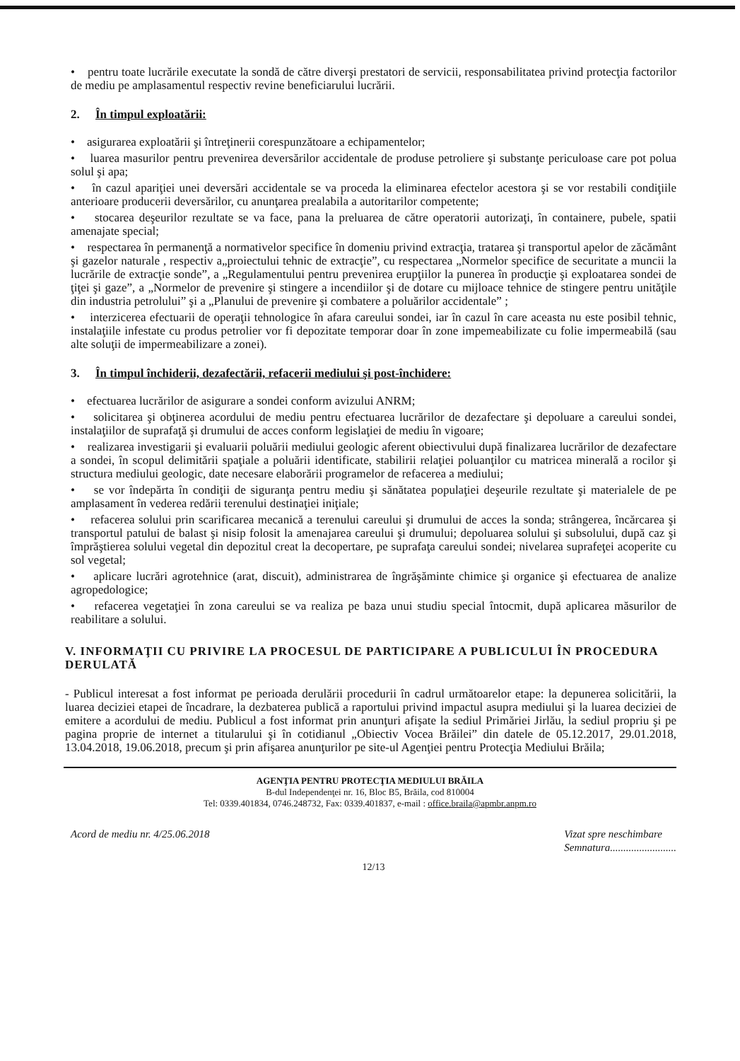• pentru toate lucrările executate la sondă de către diverşi prestatori de servicii, responsabilitatea privind protecţia factorilor de mediu pe amplasamentul respectiv revine beneficiarului lucrării.
2. În timpul exploatării:
• asigurarea exploatării şi întreţinerii corespunzătoare a echipamentelor;
• luarea masurilor pentru prevenirea deversărilor accidentale de produse petroliere şi substanţe periculoase care pot polua solul şi apa;
• în cazul apariţiei unei deversări accidentale se va proceda la eliminarea efectelor acestora şi se vor restabili condiţiile anterioare producerii deversărilor, cu anunţarea prealabila a autoritarilor competente;
• stocarea deşeurilor rezultate se va face, pana la preluarea de către operatorii autorizaţi, în containere, pubele, spatii amenajate special;
• respectarea în permanenţă a normativelor specifice în domeniu privind extracţia, tratarea şi transportul apelor de zăcământ şi gazelor naturale , respectiv a„proiectului tehnic de extracţie”, cu respectarea „Normelor specifice de securitate a muncii la lucrările de extracţie sonde”, a „Regulamentului pentru prevenirea erupţiilor la punerea în producţie şi exploatarea sondei de ţiţei şi gaze”, a „Normelor de prevenire şi stingere a incendiilor şi de dotare cu mijloace tehnice de stingere pentru unităţile din industria petrolului” şi a „Planului de prevenire şi combatere a poluărilor accidentale” ;
• interzicerea efectuarii de operaţii tehnologice în afara careului sondei, iar în cazul în care aceasta nu este posibil tehnic, instalaţiile infestate cu produs petrolier vor fi depozitate temporar doar în zone impemeabilizate cu folie impermeabilă (sau alte soluţii de impermeabilizare a zonei).
3. În timpul închiderii, dezafectării, refacerii mediului şi post-închidere:
• efectuarea lucrărilor de asigurare a sondei conform avizului ANRM;
• solicitarea şi obţinerea acordului de mediu pentru efectuarea lucrărilor de dezafectare şi depoluare a careului sondei, instalaţiilor de suprafaţă şi drumului de acces conform legislaţiei de mediu în vigoare;
• realizarea investigarii şi evaluarii poluării mediului geologic aferent obiectivului după finalizarea lucrărilor de dezafectare a sondei, în scopul delimitării spaţiale a poluării identificate, stabilirii relaţiei poluanţilor cu matricea minerală a rocilor şi structura mediului geologic, date necesare elaborării programelor de refacerea a mediului;
• se vor îndepărta în condiţii de siguranţa pentru mediu şi sănătatea populaţiei deşeurile rezultate şi materialele de pe amplasament în vederea redării terenului destinaţiei iniţiale;
• refacerea solului prin scarificarea mecanică a terenului careului şi drumului de acces la sonda; strângerea, încărcarea şi transportul patului de balast şi nisip folosit la amenajarea careului şi drumului; depoluarea solului şi subsolului, după caz şi împrăştierea solului vegetal din depozitul creat la decopertare, pe suprafaţa careului sondei; nivelarea suprafeţei acoperite cu sol vegetal;
• aplicare lucrări agrotehnice (arat, discuit), administrarea de îngrăşăminte chimice şi organice şi efectuarea de analize agropedologice;
• refacerea vegetaţiei în zona careului se va realiza pe baza unui studiu special întocmit, după aplicarea măsurilor de reabilitare a solului.
V. INFORMAŢII CU PRIVIRE LA PROCESUL DE PARTICIPARE A PUBLICULUI ÎN PROCEDURA DERULATĂ
- Publicul interesat a fost informat pe perioada derulării procedurii în cadrul următoarelor etape: la depunerea solicitării, la luarea deciziei etapei de încadrare, la dezbaterea publică a raportului privind impactul asupra mediului şi la luarea deciziei de emitere a acordului de mediu. Publicul a fost informat prin anunţuri afişate la sediul Primăriei Jirlău, la sediul propriu şi pe pagina proprie de internet a titularului şi în cotidianul „Obiectiv Vocea Brăilei” din datele de 05.12.2017, 29.01.2018, 13.04.2018, 19.06.2018, precum şi prin afişarea anunţurilor pe site-ul Agenţiei pentru Protecţia Mediului Brăila;
AGENŢIA PENTRU PROTECŢIA MEDIULUI BRĂILA
B-dul Independenţei nr. 16, Bloc B5, Brăila, cod 810004
Tel: 0339.401834, 0746.248732, Fax: 0339.401837, e-mail : office.braila@apmbr.anpm.ro
Acord de mediu nr. 4/25.06.2018 Vizat spre neschimbare
Semnatura.........................
12/13